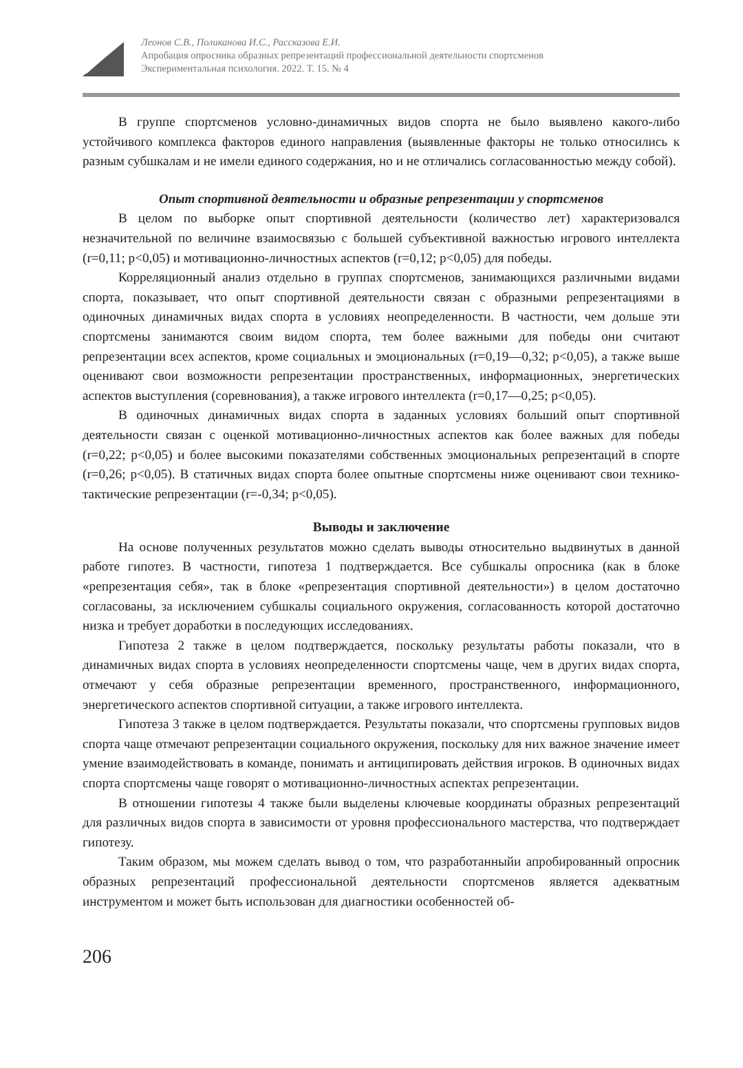Леонов С.В., Поликанова И.С., Рассказова Е.И.
Апробация опросника образных репрезентаций профессиональной деятельности спортсменов
Экспериментальная психология. 2022. Т. 15. № 4
В группе спортсменов условно-динамичных видов спорта не было выявлено какого-либо устойчивого комплекса факторов единого направления (выявленные факторы не только относились к разным субшкалам и не имели единого содержания, но и не отличались согласованностью между собой).
Опыт спортивной деятельности и образные репрезентации у спортсменов
В целом по выборке опыт спортивной деятельности (количество лет) характеризовался незначительной по величине взаимосвязью с большей субъективной важностью игрового интеллекта (r=0,11; p<0,05) и мотивационно-личностных аспектов (r=0,12; p<0,05) для победы.
Корреляционный анализ отдельно в группах спортсменов, занимающихся различными видами спорта, показывает, что опыт спортивной деятельности связан с образными репрезентациями в одиночных динамичных видах спорта в условиях неопределенности. В частности, чем дольше эти спортсмены занимаются своим видом спорта, тем более важными для победы они считают репрезентации всех аспектов, кроме социальных и эмоциональных (r=0,19—0,32; p<0,05), а также выше оценивают свои возможности репрезентации пространственных, информационных, энергетических аспектов выступления (соревнования), а также игрового интеллекта (r=0,17—0,25; p<0,05).
В одиночных динамичных видах спорта в заданных условиях больший опыт спортивной деятельности связан с оценкой мотивационно-личностных аспектов как более важных для победы (r=0,22; p<0,05) и более высокими показателями собственных эмоциональных репрезентаций в спорте (r=0,26; p<0,05). В статичных видах спорта более опытные спортсмены ниже оценивают свои технико-тактические репрезентации (r=-0,34; p<0,05).
Выводы и заключение
На основе полученных результатов можно сделать выводы относительно выдвинутых в данной работе гипотез. В частности, гипотеза 1 подтверждается. Все субшкалы опросника (как в блоке «репрезентация себя», так в блоке «репрезентация спортивной деятельности») в целом достаточно согласованы, за исключением субшкалы социального окружения, согласованность которой достаточно низка и требует доработки в последующих исследованиях.
Гипотеза 2 также в целом подтверждается, поскольку результаты работы показали, что в динамичных видах спорта в условиях неопределенности спортсмены чаще, чем в других видах спорта, отмечают у себя образные репрезентации временного, пространственного, информационного, энергетического аспектов спортивной ситуации, а также игрового интеллекта.
Гипотеза 3 также в целом подтверждается. Результаты показали, что спортсмены групповых видов спорта чаще отмечают репрезентации социального окружения, поскольку для них важное значение имеет умение взаимодействовать в команде, понимать и антиципировать действия игроков. В одиночных видах спорта спортсмены чаще говорят о мотивационно-личностных аспектах репрезентации.
В отношении гипотезы 4 также были выделены ключевые координаты образных репрезентаций для различных видов спорта в зависимости от уровня профессионального мастерства, что подтверждает гипотезу.
Таким образом, мы можем сделать вывод о том, что разработанныйи апробированный опросник образных репрезентаций профессиональной деятельности спортсменов является адекватным инструментом и может быть использован для диагностики особенностей об-
206